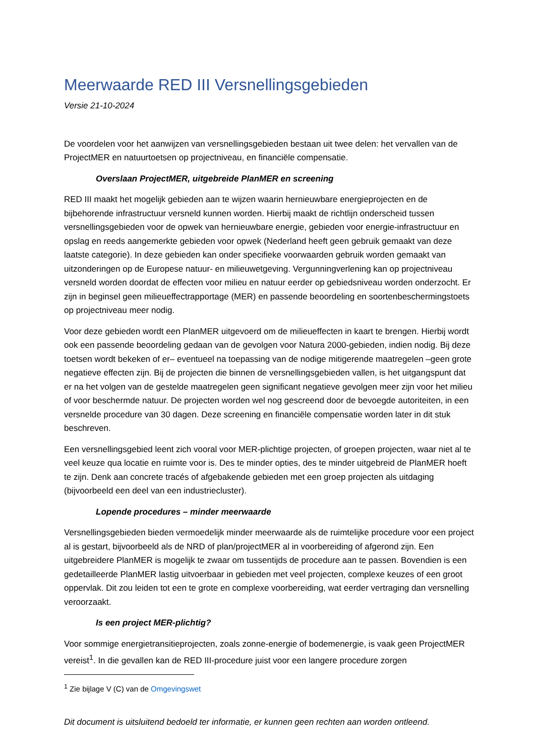Meerwaarde RED III Versnellingsgebieden
Versie 21-10-2024
De voordelen voor het aanwijzen van versnellingsgebieden bestaan uit twee delen: het vervallen van de ProjectMER en natuurtoetsen op projectniveau, en financiële compensatie.
Overslaan ProjectMER, uitgebreide PlanMER en screening
RED III maakt het mogelijk gebieden aan te wijzen waarin hernieuwbare energieprojecten en de bijbehorende infrastructuur versneld kunnen worden. Hierbij maakt de richtlijn onderscheid tussen versnellingsgebieden voor de opwek van hernieuwbare energie, gebieden voor energie-infrastructuur en opslag en reeds aangemerkte gebieden voor opwek (Nederland heeft geen gebruik gemaakt van deze laatste categorie). In deze gebieden kan onder specifieke voorwaarden gebruik worden gemaakt van uitzonderingen op de Europese natuur- en milieuwetgeving. Vergunningverlening kan op projectniveau versneld worden doordat de effecten voor milieu en natuur eerder op gebiedsniveau worden onderzocht. Er zijn in beginsel geen milieueffectrapportage (MER) en passende beoordeling en soortenbeschermingstoets op projectniveau meer nodig.
Voor deze gebieden wordt een PlanMER uitgevoerd om de milieueffecten in kaart te brengen. Hierbij wordt ook een passende beoordeling gedaan van de gevolgen voor Natura 2000-gebieden, indien nodig. Bij deze toetsen wordt bekeken of er– eventueel na toepassing van de nodige mitigerende maatregelen –geen grote negatieve effecten zijn. Bij de projecten die binnen de versnellingsgebieden vallen, is het uitgangspunt dat er na het volgen van de gestelde maatregelen geen significant negatieve gevolgen meer zijn voor het milieu of voor beschermde natuur. De projecten worden wel nog gescreend door de bevoegde autoriteiten, in een versnelde procedure van 30 dagen. Deze screening en financiële compensatie worden later in dit stuk beschreven.
Een versnellingsgebied leent zich vooral voor MER-plichtige projecten, of groepen projecten, waar niet al te veel keuze qua locatie en ruimte voor is. Des te minder opties, des te minder uitgebreid de PlanMER hoeft te zijn. Denk aan concrete tracés of afgebakende gebieden met een groep projecten als uitdaging (bijvoorbeeld een deel van een industriecluster).
Lopende procedures – minder meerwaarde
Versnellingsgebieden bieden vermoedelijk minder meerwaarde als de ruimtelijke procedure voor een project al is gestart, bijvoorbeeld als de NRD of plan/projectMER al in voorbereiding of afgerond zijn. Een uitgebreidere PlanMER is mogelijk te zwaar om tussentijds de procedure aan te passen. Bovendien is een gedetailleerde PlanMER lastig uitvoerbaar in gebieden met veel projecten, complexe keuzes of een groot oppervlak. Dit zou leiden tot een te grote en complexe voorbereiding, wat eerder vertraging dan versnelling veroorzaakt.
Is een project MER-plichtig?
Voor sommige energietransitieprojecten, zoals zonne-energie of bodemenergie, is vaak geen ProjectMER vereist<sup>1</sup>. In die gevallen kan de RED III-procedure juist voor een langere procedure zorgen
<sup>1</sup> Zie bijlage V (C) van de Omgevingswet
Dit document is uitsluitend bedoeld ter informatie, er kunnen geen rechten aan worden ontleend.